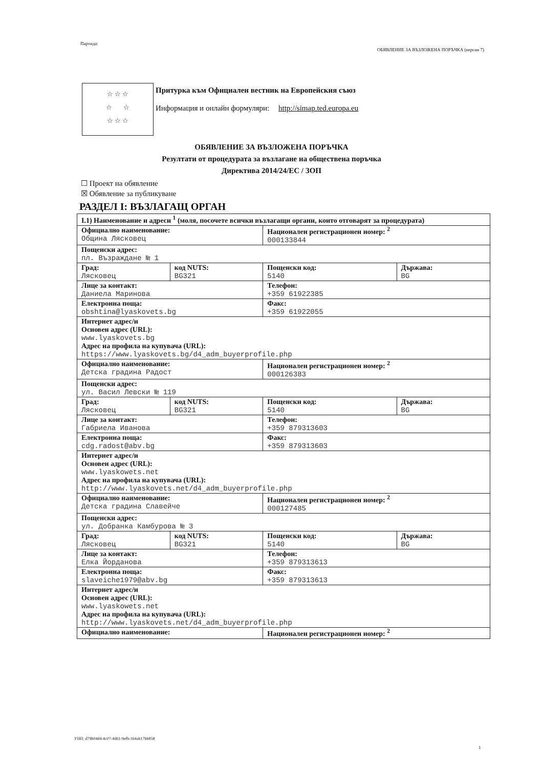Партида: ОБЯВЛЕНИЕ ЗА ВЪЗЛОЖЕНА ПОРЪЧКА (версия 7)
☆ ☆ ☆
☆ ☆
☆ ☆ ☆
Притурка към Официален вестник на Европейския съюз
Информация и онлайн формуляри: http://simap.ted.europa.eu
ОБЯВЛЕНИЕ ЗА ВЪЗЛОЖЕНА ПОРЪЧКА
Резултати от процедурата за възлагане на обществена поръчка
Директива 2014/24/ЕС / ЗОП
☐ Проект на обявление
☒ Обявление за публикуване
РАЗДЕЛ I: ВЪЗЛАГАЩ ОРГАН
| I.1) Наименование и адреси <sup>1</sup> (моля, посочете всички възлагащи органи, които отговарят за процедурата) | | | |
| Официално наименование: Община Лясковец | | Национален регистрационен номер: <sup>2</sup> 000133844 | |
| Пощенски адрес: пл. Възраждане № 1 | | | |
| Град: Лясковец | код NUTS: BG321 | Пощенски код: 5140 | Държава: BG |
| Лице за контакт: Даниела Маринова | | Телефон: +359 61922385 | |
| Електронна поща: obshtina@lyaskovets.bg | | Факс: +359 61922055 | |
| Интернет адрес/и Основен адрес (URL): www.lyaskovets.bg Адрес на профила на купувача (URL): https://www.lyaskovets.bg/d4_adm_buyerprofile.php | | | |
| Официално наименование: Детска градина Радост | | Национален регистрационен номер: <sup>2</sup> 000126383 | |
| Пощенски адрес: ул. Васил Левски № 119 | | | |
| Град: Лясковец | код NUTS: BG321 | Пощенски код: 5140 | Държава: BG |
| Лице за контакт: Габриела Иванова | | Телефон: +359 879313603 | |
| Електронна поща: cdg.radost@abv.bg | | Факс: +359 879313603 | |
| Интернет адрес/и Основен адрес (URL): www.lyaskowets.net Адрес на профила на купувача (URL): http://www.lyaskovets.net/d4_adm_buyerprofile.php | | | |
| Официално наименование: Детска градина Славейче | | Национален регистрационен номер: <sup>2</sup> 000127485 | |
| Пощенски адрес: ул. Добранка Камбурова № 3 | | | |
| Град: Лясковец | код NUTS: BG321 | Пощенски код: 5140 | Държава: BG |
| Лице за контакт: Елка Йорданова | | Телефон: +359 879313613 | |
| Електронна поща: slaveiche1979@abv.bg | | Факс: +359 879313613 | |
| Интернет адрес/и Основен адрес (URL): www.lyaskowets.net Адрес на профила на купувача (URL): http://www.lyaskovets.net/d4_adm_buyerprofile.php | | | |
| Официално наименование: | | Национален регистрационен номер: <sup>2</sup> | |
УНП: d79b04d4-4c07-4d61-9efb-164ab17bb858
1